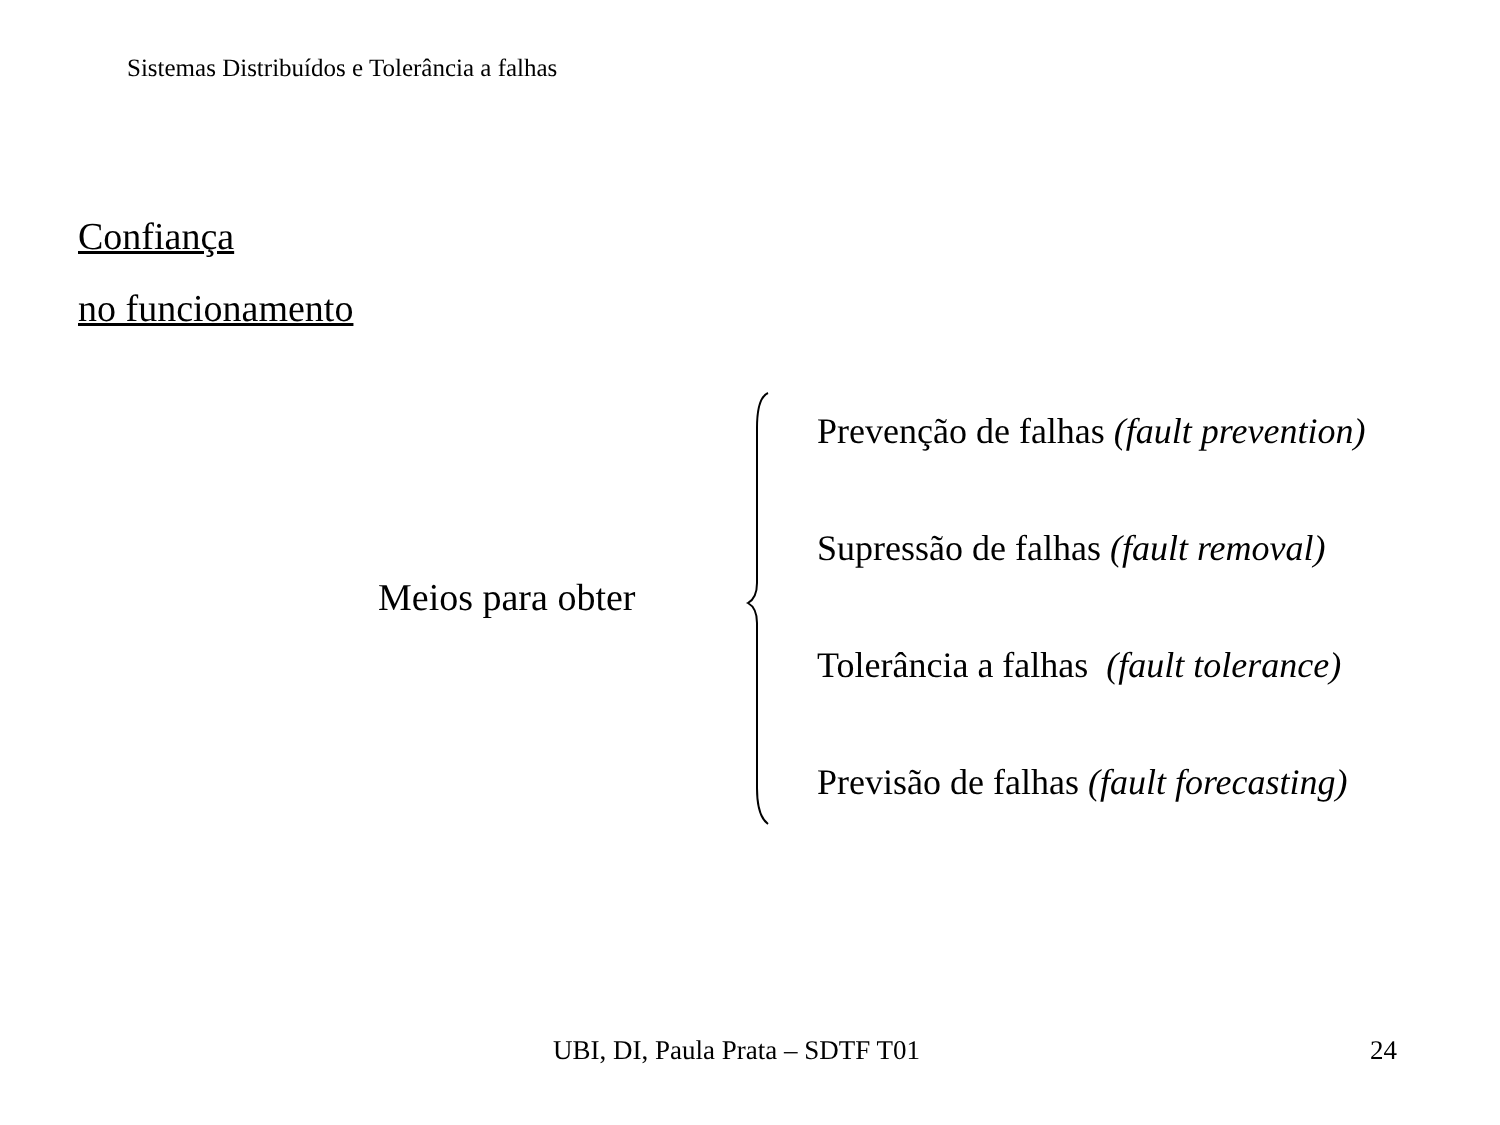Sistemas Distribuídos e Tolerância a falhas
Confiança
no funcionamento
Meios para obter
Prevenção de falhas (fault prevention)
Supressão de falhas (fault removal)
Tolerância a falhas (fault tolerance)
Previsão de falhas (fault forecasting)
UBI, DI, Paula Prata – SDTF T01
24